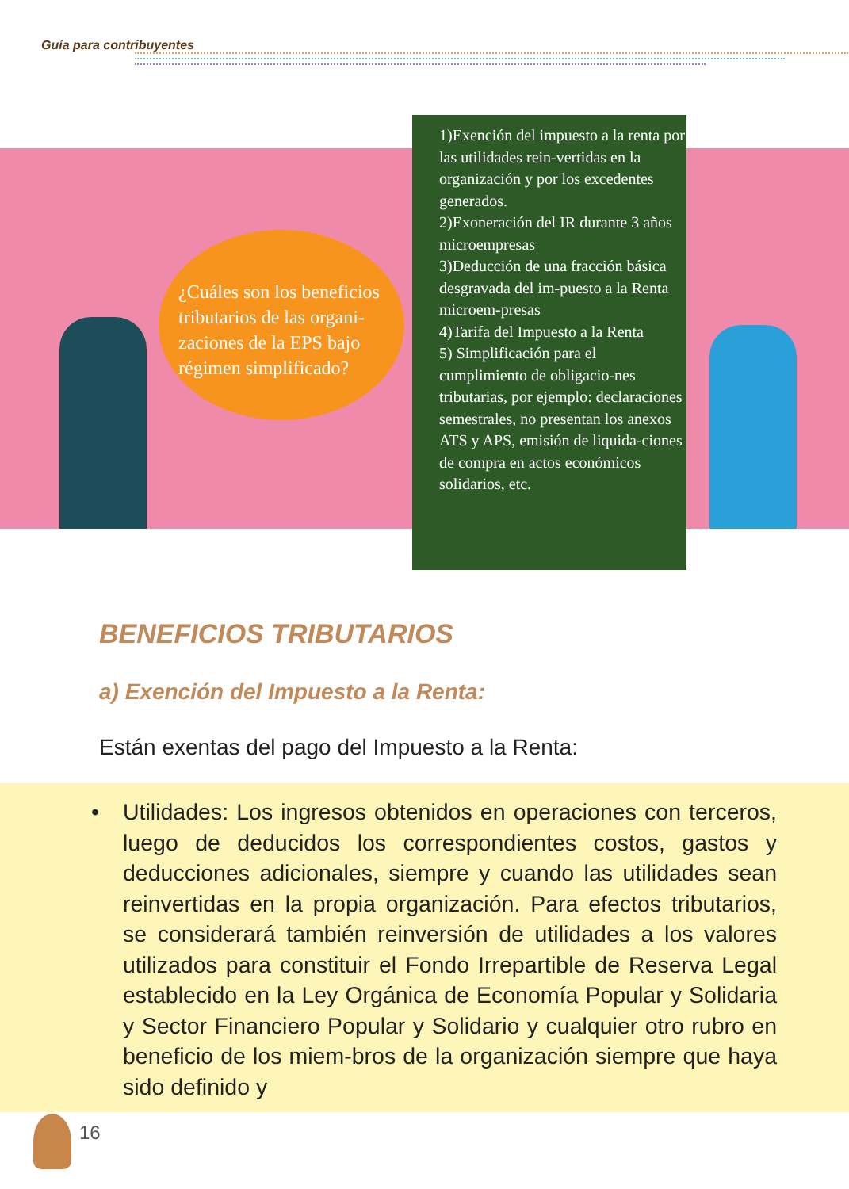Guía para contribuyentes
¿Cuáles son los beneficios tributarios de las organi-zaciones de la EPS bajo régimen simplificado?
1)Exención del impuesto a la renta por las utilidades rein-vertidas en la organización y por los excedentes generados.
2)Exoneración del IR durante 3 años microempresas
3)Deducción de una fracción básica desgravada del im-puesto a la Renta microem-presas
4)Tarifa del Impuesto a la Renta
5) Simplificación para el cumplimiento de obligacio-nes tributarias, por ejemplo: declaraciones semestrales, no presentan los anexos ATS y APS, emisión de liquida-ciones de compra en actos económicos solidarios, etc.
BENEFICIOS TRIBUTARIOS
a) Exención del Impuesto a la Renta:
Están exentas del pago del Impuesto a la Renta:
• Utilidades: Los ingresos obtenidos en operaciones con terceros, luego de deducidos los correspondientes costos, gastos y deducciones adicionales, siempre y cuando las utilidades sean reinvertidas en la propia organización. Para efectos tributarios, se considerará también reinversión de utilidades a los valores utilizados para constituir el Fondo Irrepartible de Reserva Legal establecido en la Ley Orgánica de Economía Popular y Solidaria y Sector Financiero Popular y Solidario y cualquier otro rubro en beneficio de los miem-bros de la organización siempre que haya sido definido y
16